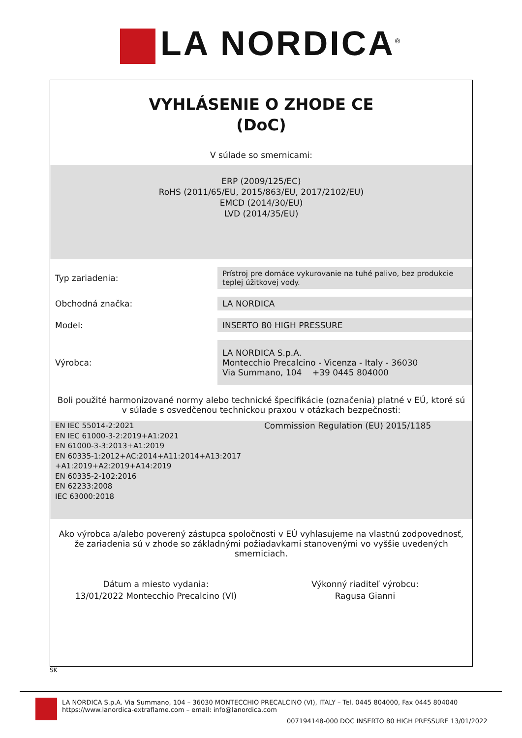LA NORDICA<sup>®</sup>
VYHLÁSENIE O ZHODE CE
(DoC)
V súlade so smernicami:
ERP (2009/125/EC)
RoHS (2011/65/EU, 2015/863/EU, 2017/2102/EU)
EMCD (2014/30/EU)
LVD (2014/35/EU)
| Typ zariadenia: | Prístroj pre domáce vykurovanie na tuhé palivo, bez produkcie teplej úžitkovej vody. |
| Obchodná značka: | LA NORDICA |
| Model: | INSERTO 80 HIGH PRESSURE |
| Výrobca: | LA NORDICA S.p.A. Montecchio Precalcino - Vicenza - Italy - 36030 Via Summano, 104 +39 0445 804000 |
Boli použité harmonizované normy alebo technické špecifikácie (označenia) platné v EÚ, ktoré sú v súlade s osvedčenou technickou praxou v otázkach bezpečnosti:
EN IEC 55014-2:2021
EN IEC 61000-3-2:2019+A1:2021
EN 61000-3-3:2013+A1:2019
EN 60335-1:2012+AC:2014+A11:2014+A13:2017 +A1:2019+A2:2019+A14:2019
EN 60335-2-102:2016
EN 62233:2008
IEC 63000:2018
Commission Regulation (EU) 2015/1185
Ako výrobca a/alebo poverený zástupca spoločnosti v EÚ vyhlasujeme na vlastnú zodpovednosť, že zariadenia sú v zhode so základnými požiadavkami stanovenými vo vyššie uvedených smerniciach.
Dátum a miesto vydania:
13/01/2022 Montecchio Precalcino (VI)
Výkonný riaditeľ výrobcu:
Ragusa Gianni
SK
LA NORDICA S.p.A. Via Summano, 104 – 36030 MONTECCHIO PRECALCINO (VI), ITALY – Tel. 0445 804000, Fax 0445 804040
https://www.lanordica-extraflame.com – email: info@lanordica.com
007194148-000 DOC INSERTO 80 HIGH PRESSURE 13/01/2022